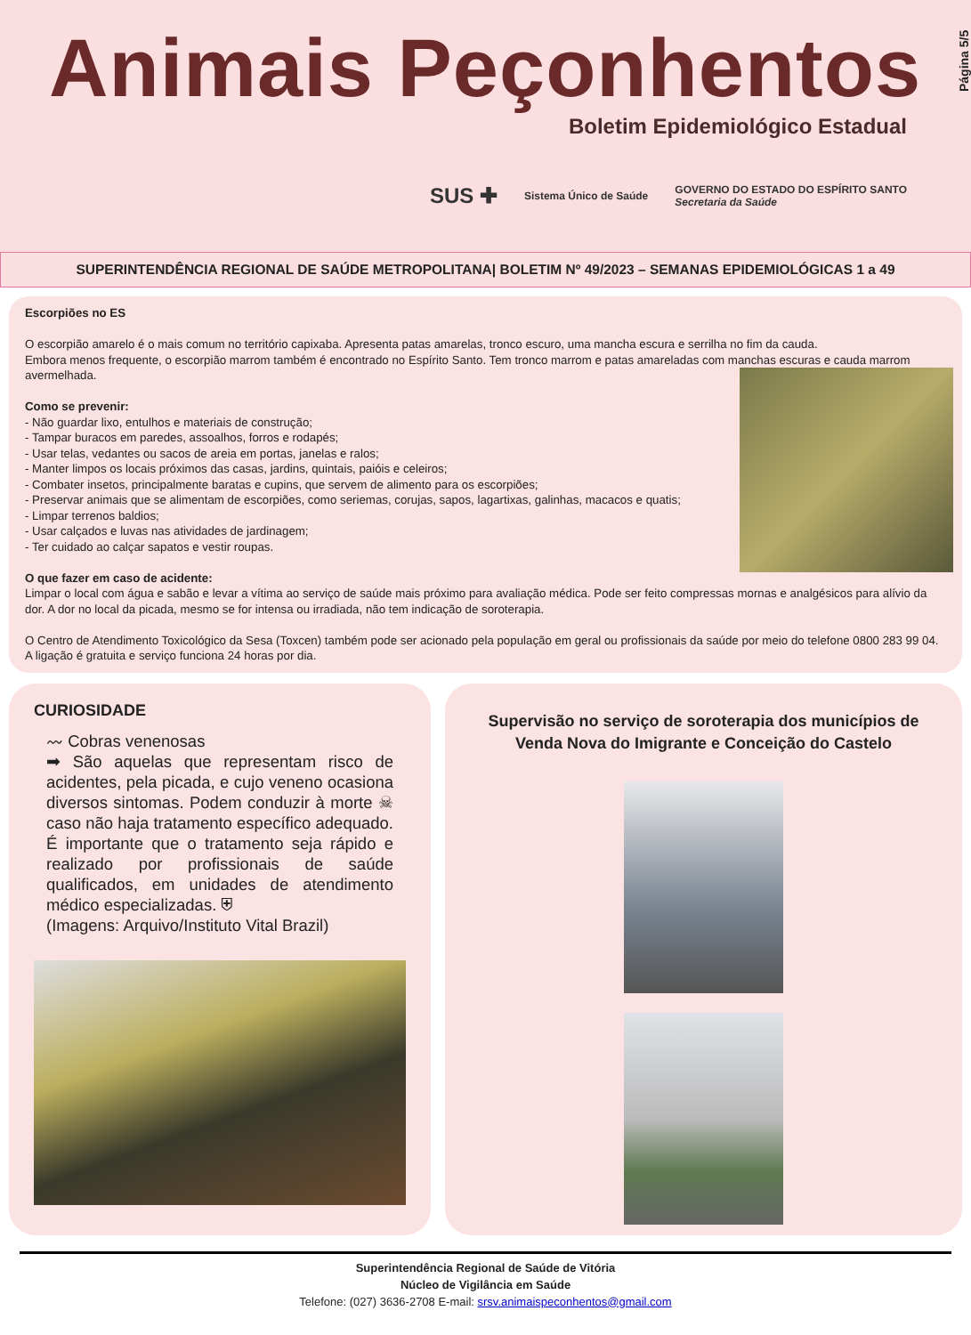Animais Peçonhentos
Boletim Epidemiológico Estadual
SUS ✚ Sistema Único de Saúde GOVERNO DO ESTADO DO ESPÍRITO SANTO
Secretaria da Saúde
Página 5/5
SUPERINTENDÊNCIA REGIONAL DE SAÚDE METROPOLITANA| BOLETIM Nº 49/2023 – SEMANAS EPIDEMIOLÓGICAS 1 a 49
Escorpiões no ES
O escorpião amarelo é o mais comum no território capixaba. Apresenta patas amarelas, tronco escuro, uma mancha escura e serrilha no fim da cauda.
Embora menos frequente, o escorpião marrom também é encontrado no Espírito Santo. Tem tronco marrom e patas amareladas com manchas escuras e cauda marrom avermelhada.
Como se prevenir:
- Não guardar lixo, entulhos e materiais de construção;
- Tampar buracos em paredes, assoalhos, forros e rodapés;
- Usar telas, vedantes ou sacos de areia em portas, janelas e ralos;
- Manter limpos os locais próximos das casas, jardins, quintais, paióis e celeiros;
- Combater insetos, principalmente baratas e cupins, que servem de alimento para os escorpiões;
- Preservar animais que se alimentam de escorpiões, como seriemas, corujas, sapos, lagartixas, galinhas, macacos e quatis;
- Limpar terrenos baldios;
- Usar calçados e luvas nas atividades de jardinagem;
- Ter cuidado ao calçar sapatos e vestir roupas.
O que fazer em caso de acidente:
Limpar o local com água e sabão e levar a vítima ao serviço de saúde mais próximo para avaliação médica. Pode ser feito compressas mornas e analgésicos para alívio da dor. A dor no local da picada, mesmo se for intensa ou irradiada, não tem indicação de soroterapia.
O Centro de Atendimento Toxicológico da Sesa (Toxcen) também pode ser acionado pela população em geral ou profissionais da saúde por meio do telefone 0800 283 99 04. A ligação é gratuita e serviço funciona 24 horas por dia.
CURIOSIDADE
〰 Cobras venenosas
➡ São aquelas que representam risco de acidentes, pela picada, e cujo veneno ocasiona diversos sintomas. Podem conduzir à morte ☠ caso não haja tratamento específico adequado. É importante que o tratamento seja rápido e realizado por profissionais de saúde qualificados, em unidades de atendimento médico especializadas. ⛨
(Imagens: Arquivo/Instituto Vital Brazil)
Supervisão no serviço de soroterapia dos municípios de Venda Nova do Imigrante e Conceição do Castelo
Superintendência Regional de Saúde de Vitória
Núcleo de Vigilância em Saúde
Telefone: (027) 3636-2708 E-mail: srsv.animaispeconhentos@gmail.com